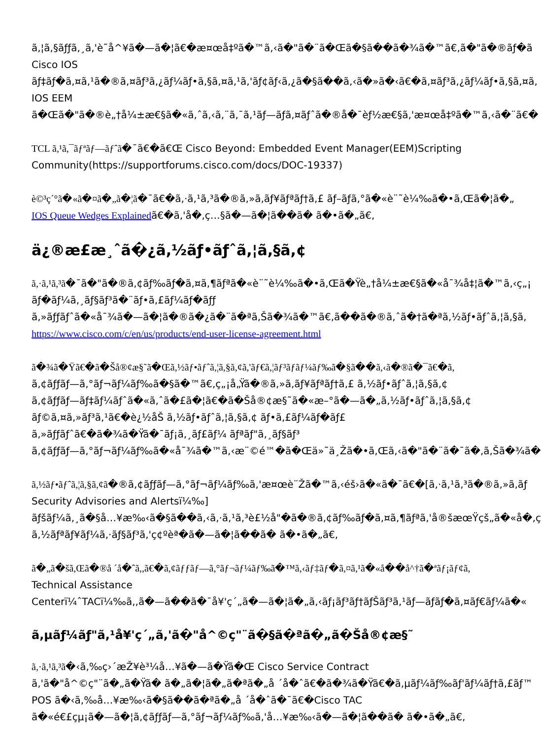ã,¦ã,§ãƒƒã,¸ã,'è˜å^¥ã�—ã�¦ã€�æ¤œå‡ºã�™ã,‹ã�"ã�¨ã�Œã�§ã��ã�¾ã�™ã€,ã�"ã�®ãƒ�ã
Cisco IOS
ãƒ‡ãƒ�ã,¤ã,¹ã�®ã,¤ãƒ³ã,¿ãƒ¼ãƒ•ã,§ã,¤ã,¹ã,'ãƒ¢ãƒ‹ã,¿ã�§ã��ã,‹ã�»ã�‹ã€�ã,¤ãƒ³ã,¿ãƒ¼ãƒ•ã,§ã,¤ã,
IOS EEM
ã�Œã�"ã�®è„†å¼±æ€§ã�«ã,ˆã,‹ã,¨ã,¯ã,¹ãƒ—ãƒã,¤ãƒˆã�®å�¯èƒ½æ€§ã,'æ¤œå‡ºã�™ã,‹ã�¨ã€�
TCL ã,¹ã,¯ãƒªãƒ—ãƒˆã�¯ã€�ã€Œ Cisco Beyond: Embedded Event Manager(EEM)Scripting
Community(https://supportforums.cisco.com/docs/DOC-19337)
è©³ç´°ã�«ã�¤ã�„ã�¦ã�¯ã€�ã,·ã,¹ã,³ã�®ã,»ã,ãƒ¥ãƒªãƒ†ã,£ ãƒ–ãƒã,°ã�«è¨˜è¼‰ã�•ã,Œã�¦ã�„
IOS Queue Wedges Explainedã€�ã,'å�‚ç…§ã�—ã�¦ã��ã� ã�•ã�„ã€,
ä¿®æ£æ¸ˆã�¿ã,½ãƒ•ãƒˆã,¦ã,§ã,¢
ã,·ã,¹ã,³ã�¯ã�"ã�®ã,¢ãƒ‰ãƒ�ã,¤ã,¶ãƒªã�«è¨˜è¼‰ã�•ã,Œã�Ÿè„†å¼±æ€§ã�«å¯¾å‡¦ã�™ã,‹ç„¡
ãƒ�ãƒ¼ã,¸ãƒ§ãƒ³ã�¨ãƒ•ã,£ãƒ¼ãƒ�ãƒƒ
ã,»ãƒƒãƒˆã�«å¯¾ã�—ã�¦ã�®ã�¿ã�¨ã�ªã,Šã�¾ã�™ã€,ã��ã�®ã,ˆã�†ã�ªã,½ãƒ•ãƒˆã,¦ã,§ã,
https://www.cisco.com/c/en/us/products/end-user-license-agreement.html
ã�¾ã�Ÿã€�ã�Šå®¢æ§˜ã�Œã,½ãƒ•ãƒˆã,¦ã,§ã,¢ã,'ãƒ€ã,¦ãƒ³ãƒãƒ¼ãƒ‰ã�§ã��ã,‹ã�®ã�¯ã€�ã,
ã,¢ãƒƒãƒ—ã,°ãƒ¬ãƒ¼ãƒ‰ã�§ã�™ã€,ç„¡å„Ÿã�®ã,»ã,ãƒ¥ãƒªãƒ†ã,£ ã,½ãƒ•ãƒˆã,¦ã,§ã,¢
ã,¢ãƒƒãƒ—ãƒ‡ãƒ¼ãƒˆã�«ã,ˆã�£ã�¦ã€�ã�Šå®¢æ§˜ã�«æ–°ã�—ã�„ã,½ãƒ•ãƒˆã,¦ã,§ã,¢
ãƒ©ã,¤ã,»ãƒ³ã,¹ã€�è¿½åŠ ã,½ãƒ•ãƒˆã,¦ã,§ã,¢ ãƒ•ã,£ãƒ¼ãƒ�ãƒ£
ã,»ãƒƒãƒˆã€�ã�¾ã�Ÿã�¯ãƒ¡ã,¸ãƒ£ãƒ¼ ãƒªãƒ"ã,¸ãƒ§ãƒ³
ã,¢ãƒƒãƒ—ã,°ãƒ¬ãƒ¼ãƒ‰ã�«å¯¾ã�™ã,‹æ¨©é™�ã�Œä»˜ä¸Žã�•ã,Œã,‹ã�"ã�¨ã�¯ã�,ã,Šã�¾ã�
ã,½ãƒ•ãƒˆã,¦ã,§ã,¢ã�®ã,¢ãƒƒãƒ—ã,°ãƒ¬ãƒ¼ãƒ‰ã,'æ¤œè¨Žã�™ã,‹éš›ã�«ã�¯ã€�[ã,·ã,¹ã,³ã�®ã,»ã,ãƒ
Security Advisories and Alertsï¼‰]
ãƒšãƒ¼ã,¸ã�§å…¥æ‰‹ã�§ã��ã,‹ã,·ã,¹ã,³è£½å"�ã�®ã,¢ãƒ‰ãƒ�ã,¤ã,¶ãƒªã,'å®šæœŸçš„ã�«å�‚ç
ã,½ãƒªãƒ¥ãƒ¼ã,·ãƒ§ãƒ³ã,'ç¢ºèª�ã�—ã�¦ã��ã� ã�•ã�„ã€,
ã�„ã�šã,Œã�®å ´å�ˆã,,ã€�ã,¢ãƒƒãƒ—ã,°ãƒ¬ãƒ¼ãƒ‰ã�™ã,‹ãƒ‡ãƒ�ã,¤ã,¹ã�«å��å^†ã�ªãƒ¡ãƒ¢ã,
Technical Assistance
Centerï¼ˆTACï¼‰ã,,ã�—ã��ã�¯å¥'ç´„ã�—ã�¦ã�„ã,‹ãƒ¡ãƒ³ãƒ†ãƒŠãƒ³ã,¹ãƒ—ãƒãƒ�ã,¤ãƒ€ãƒ¼ã�«
ã,µãƒ¼ãƒ"ã,¹å¥'ç´„ã,'ã�"å^©ç"¨ã�§ã�ªã�„ã�Šå®¢æ§˜
ã,·ã,¹ã,³ã�‹ã,‰ç›´æŽ¥è³¼å…¥ã�—ã�Ÿã�Œ Cisco Service Contract
ã,'ã�"å^©ç"¨ã�„ã�Ÿã� ã�„ã�¦ã�„ã�ªã�„å ´å�ˆã€�ã�¾ã�Ÿã€�ã,µãƒ¼ãƒ‰ãƒ'ãƒ¼ãƒ†ã,£ãƒ™
POS ã�‹ã,‰å…¥æ‰‹ã�§ã��ã�ªã�„å ´å�ˆã�¯ã€�Cisco TAC
ã�«é€£çµ¡ã�—ã�¦ã,¢ãƒƒãƒ—ã,°ãƒ¬ãƒ¼ãƒ‰ã,'å…¥æ‰‹ã�—ã�¦ã��ã� ã�•ã�„ã€,